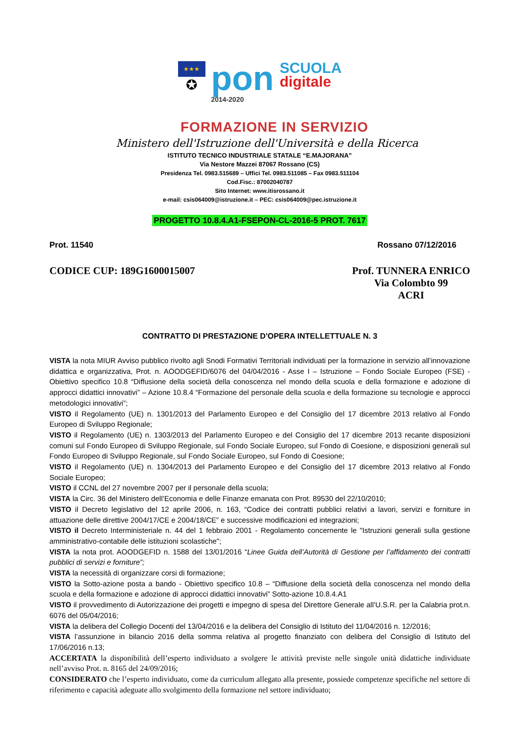★★★
✪
pon
2014-2020
SCUOLA
digitale
FORMAZIONE IN SERVIZIO
Ministero dell'Istruzione dell'Università e della Ricerca
ISTITUTO TECNICO INDUSTRIALE STATALE “E.MAJORANA”
Via Nestore Mazzei 87067 Rossano (CS)
Presidenza Tel. 0983.515689 – Uffici Tel. 0983.511085 – Fax 0983.511104
Cod.Fisc.: 87002040787
Sito Internet: www.itisrossano.it
e-mail: csis064009@istruzione.it – PEC: csis064009@pec.istruzione.it
PROGETTO 10.8.4.A1-FSEPON-CL-2016-5 PROT. 7617
Prot. 11540 Rossano 07/12/2016
CODICE CUP: 189G1600015007
Prof. TUNNERA ENRICO
Via Colombto 99
ACRI
CONTRATTO DI PRESTAZIONE D'OPERA INTELLETTUALE N. 3
VISTA la nota MIUR Avviso pubblico rivolto agli Snodi Formativi Territoriali individuati per la formazione in servizio all’innovazione didattica e organizzativa, Prot. n. AOODGEFID/6076 del 04/04/2016 - Asse I – Istruzione – Fondo Sociale Europeo (FSE) - Obiettivo specifico 10.8 “Diffusione della società della conoscenza nel mondo della scuola e della formazione e adozione di approcci didattici innovativi” – Azione 10.8.4 “Formazione del personale della scuola e della formazione su tecnologie e approcci metodologici innovativi”;
VISTO il Regolamento (UE) n. 1301/2013 del Parlamento Europeo e del Consiglio del 17 dicembre 2013 relativo al Fondo Europeo di Sviluppo Regionale;
VISTO il Regolamento (UE) n. 1303/2013 del Parlamento Europeo e del Consiglio del 17 dicembre 2013 recante disposizioni comuni sul Fondo Europeo di Sviluppo Regionale, sul Fondo Sociale Europeo, sul Fondo di Coesione, e disposizioni generali sul Fondo Europeo di Sviluppo Regionale, sul Fondo Sociale Europeo, sul Fondo di Coesione;
VISTO il Regolamento (UE) n. 1304/2013 del Parlamento Europeo e del Consiglio del 17 dicembre 2013 relativo al Fondo Sociale Europeo;
VISTO il CCNL del 27 novembre 2007 per il personale della scuola;
VISTA la Circ. 36 del Ministero dell’Economia e delle Finanze emanata con Prot. 89530 del 22/10/2010;
VISTO il Decreto legislativo del 12 aprile 2006, n. 163, “Codice dei contratti pubblici relativi a lavori, servizi e forniture in attuazione delle direttive 2004/17/CE e 2004/18/CE” e successive modificazioni ed integrazioni;
VISTO il Decreto Interministeriale n. 44 del 1 febbraio 2001 - Regolamento concernente le "Istruzioni generali sulla gestione amministrativo-contabile delle istituzioni scolastiche";
VISTA la nota prot. AOODGEFID n. 1588 del 13/01/2016 “Linee Guida dell’Autorità di Gestione per l’affidamento dei contratti pubblici di servizi e forniture”;
VISTA la necessità di organizzare corsi di formazione;
VISTO la Sotto-azione posta a bando - Obiettivo specifico 10.8 – “Diffusione della società della conoscenza nel mondo della scuola e della formazione e adozione di approcci didattici innovativi” Sotto-azione 10.8.4.A1
VISTO il provvedimento di Autorizzazione dei progetti e impegno di spesa del Direttore Generale all’U.S.R. per la Calabria prot.n. 6076 del 05/04/2016;
VISTA la delibera del Collegio Docenti del 13/04/2016 e la delibera del Consiglio di Istituto del 11/04/2016 n. 12/2016;
VISTA l’assunzione in bilancio 2016 della somma relativa al progetto finanziato con delibera del Consiglio di Istituto del 17/06/2016 n.13;
ACCERTATA la disponibilità dell’esperto individuato a svolgere le attività previste nelle singole unità didattiche individuate nell’avviso Prot. n. 8165 del 24/09/2016;
CONSIDERATO che l’esperto individuato, come da curriculum allegato alla presente, possiede competenze specifiche nel settore di riferimento e capacità adeguate allo svolgimento della formazione nel settore individuato;